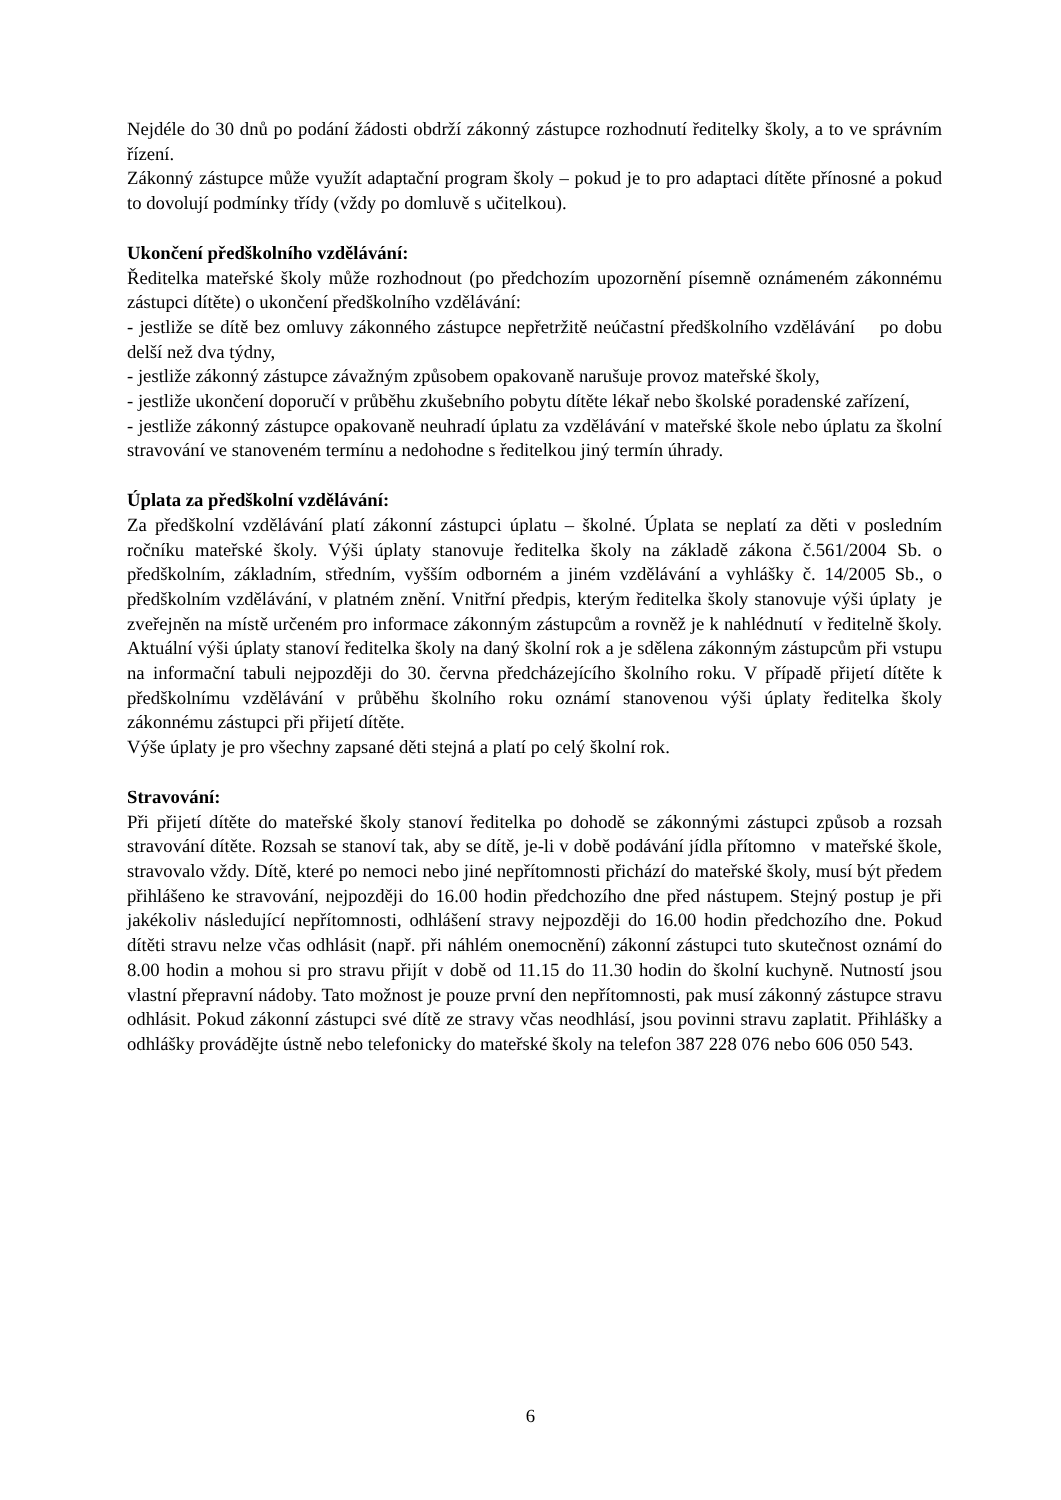Nejdéle do 30 dnů po podání žádosti obdrží zákonný zástupce rozhodnutí ředitelky školy, a to ve správním řízení.
Zákonný zástupce může využít adaptační program školy – pokud je to pro adaptaci dítěte přínosné a pokud to dovolují podmínky třídy (vždy po domluvě s učitelkou).
Ukončení předškolního vzdělávání:
Ředitelka mateřské školy může rozhodnout (po předchozím upozornění písemně oznámeném zákonnému zástupci dítěte) o ukončení předškolního vzdělávání:
- jestliže se dítě bez omluvy zákonného zástupce nepřetržitě neúčastní předškolního vzdělávání po dobu delší než dva týdny,
- jestliže zákonný zástupce závažným způsobem opakovaně narušuje provoz mateřské školy,
- jestliže ukončení doporučí v průběhu zkušebního pobytu dítěte lékař nebo školské poradenské zařízení,
- jestliže zákonný zástupce opakovaně neuhradí úplatu za vzdělávání v mateřské škole nebo úplatu za školní stravování ve stanoveném termínu a nedohodne s ředitelkou jiný termín úhrady.
Úplata za předškolní vzdělávání:
Za předškolní vzdělávání platí zákonní zástupci úplatu – školné. Úplata se neplatí za děti v posledním ročníku mateřské školy. Výši úplaty stanovuje ředitelka školy na základě zákona č.561/2004 Sb. o předškolním, základním, středním, vyšším odborném a jiném vzdělávání a vyhlášky č. 14/2005 Sb., o předškolním vzdělávání, v platném znění. Vnitřní předpis, kterým ředitelka školy stanovuje výši úplaty je zveřejněn na místě určeném pro informace zákonným zástupcům a rovněž je k nahlédnutí v ředitelně školy. Aktuální výši úplaty stanoví ředitelka školy na daný školní rok a je sdělena zákonným zástupcům při vstupu na informační tabuli nejpozději do 30. června předcházejícího školního roku. V případě přijetí dítěte k předškolnímu vzdělávání v průběhu školního roku oznámí stanovenou výši úplaty ředitelka školy zákonnému zástupci při přijetí dítěte.
Výše úplaty je pro všechny zapsané děti stejná a platí po celý školní rok.
Stravování:
Při přijetí dítěte do mateřské školy stanoví ředitelka po dohodě se zákonnými zástupci způsob a rozsah stravování dítěte. Rozsah se stanoví tak, aby se dítě, je-li v době podávání jídla přítomno v mateřské škole, stravovalo vždy. Dítě, které po nemoci nebo jiné nepřítomnosti přichází do mateřské školy, musí být předem přihlášeno ke stravování, nejpozději do 16.00 hodin předchozího dne před nástupem. Stejný postup je při jakékoliv následující nepřítomnosti, odhlášení stravy nejpozději do 16.00 hodin předchozího dne. Pokud dítěti stravu nelze včas odhlásit (např. při náhlém onemocnění) zákonní zástupci tuto skutečnost oznámí do 8.00 hodin a mohou si pro stravu přijít v době od 11.15 do 11.30 hodin do školní kuchyně. Nutností jsou vlastní přepravní nádoby. Tato možnost je pouze první den nepřítomnosti, pak musí zákonný zástupce stravu odhlásit. Pokud zákonní zástupci své dítě ze stravy včas neodhlásí, jsou povinni stravu zaplatit. Přihlášky a odhlášky provádějte ústně nebo telefonicky do mateřské školy na telefon 387 228 076 nebo 606 050 543.
6